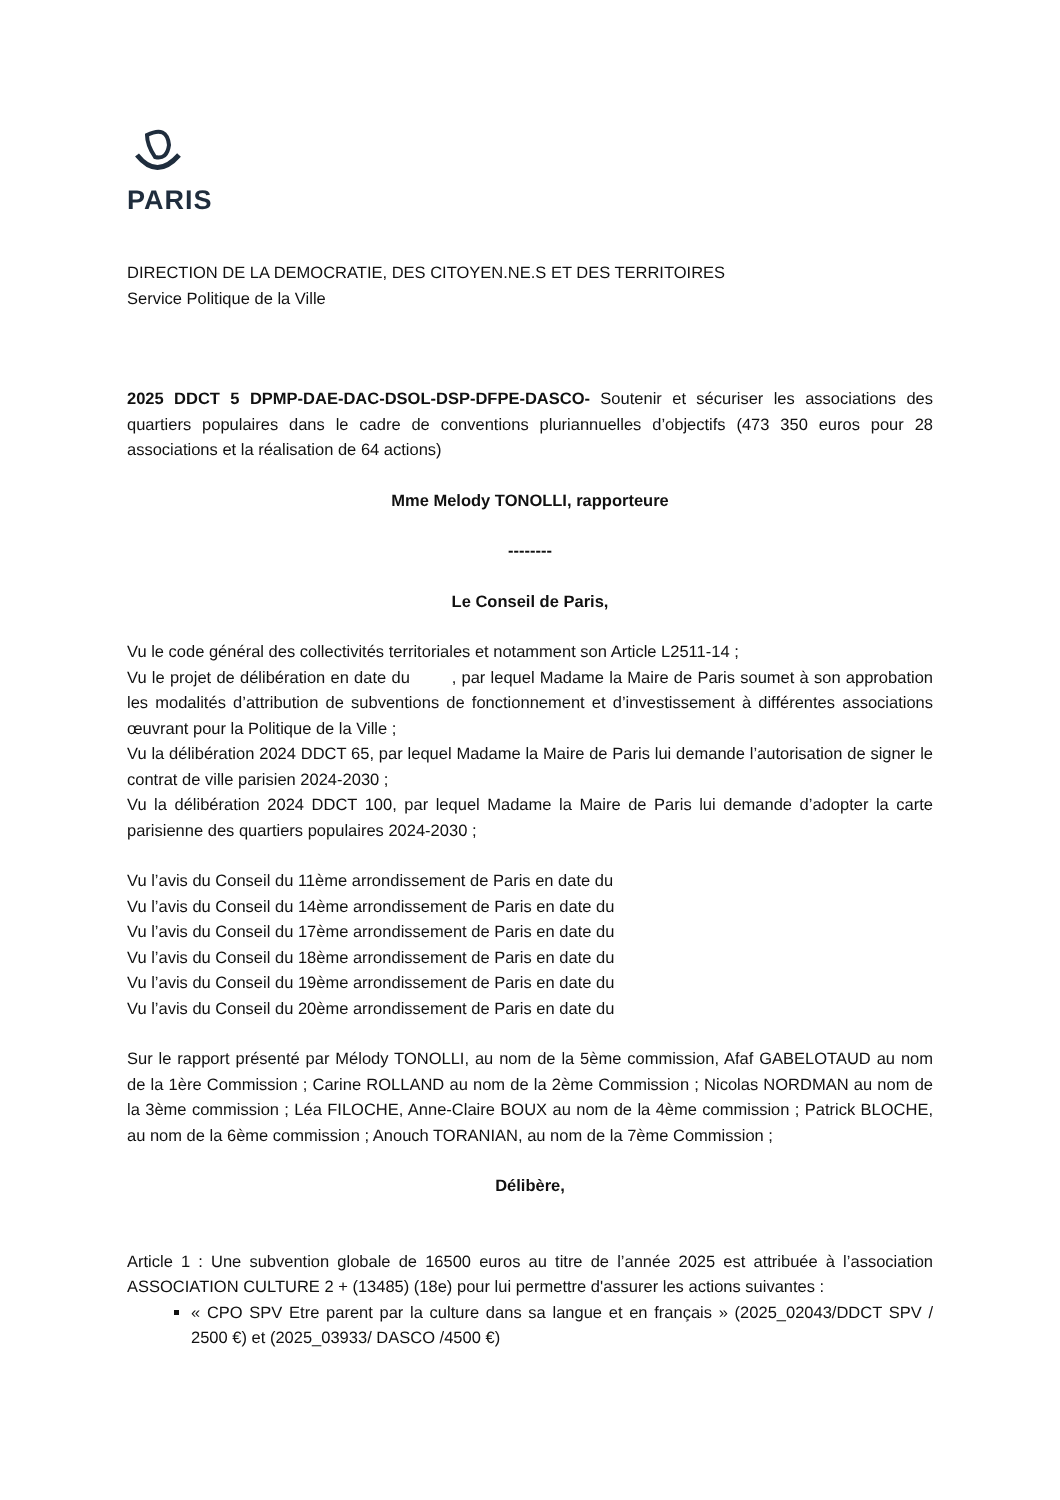PARIS
DIRECTION DE LA DEMOCRATIE, DES CITOYEN.NE.S ET DES TERRITOIRES
Service Politique de la Ville
2025 DDCT 5 DPMP-DAE-DAC-DSOL-DSP-DFPE-DASCO- Soutenir et sécuriser les associations des quartiers populaires dans le cadre de conventions pluriannuelles d’objectifs (473 350 euros pour 28 associations et la réalisation de 64 actions)
Mme Melody TONOLLI, rapporteure
--------
Le Conseil de Paris,
Vu le code général des collectivités territoriales et notamment son Article L2511-14 ;
Vu le projet de délibération en date du , par lequel Madame la Maire de Paris soumet à son approbation les modalités d’attribution de subventions de fonctionnement et d’investissement à différentes associations œuvrant pour la Politique de la Ville ;
Vu la délibération 2024 DDCT 65, par lequel Madame la Maire de Paris lui demande l’autorisation de signer le contrat de ville parisien 2024-2030 ;
Vu la délibération 2024 DDCT 100, par lequel Madame la Maire de Paris lui demande d’adopter la carte parisienne des quartiers populaires 2024-2030 ;
Vu l’avis du Conseil du 11ème arrondissement de Paris en date du
Vu l’avis du Conseil du 14ème arrondissement de Paris en date du
Vu l’avis du Conseil du 17ème arrondissement de Paris en date du
Vu l’avis du Conseil du 18ème arrondissement de Paris en date du
Vu l’avis du Conseil du 19ème arrondissement de Paris en date du
Vu l’avis du Conseil du 20ème arrondissement de Paris en date du
Sur le rapport présenté par Mélody TONOLLI, au nom de la 5ème commission, Afaf GABELOTAUD au nom de la 1ère Commission ; Carine ROLLAND au nom de la 2ème Commission ; Nicolas NORDMAN au nom de la 3ème commission ; Léa FILOCHE, Anne-Claire BOUX au nom de la 4ème commission ; Patrick BLOCHE, au nom de la 6ème commission ; Anouch TORANIAN, au nom de la 7ème Commission ;
Délibère,
Article 1 : Une subvention globale de 16500 euros au titre de l’année 2025 est attribuée à l’association ASSOCIATION CULTURE 2 + (13485) (18e) pour lui permettre d'assurer les actions suivantes :
« CPO SPV Etre parent par la culture dans sa langue et en français » (2025_02043/DDCT SPV / 2500 €) et (2025_03933/ DASCO /4500 €)